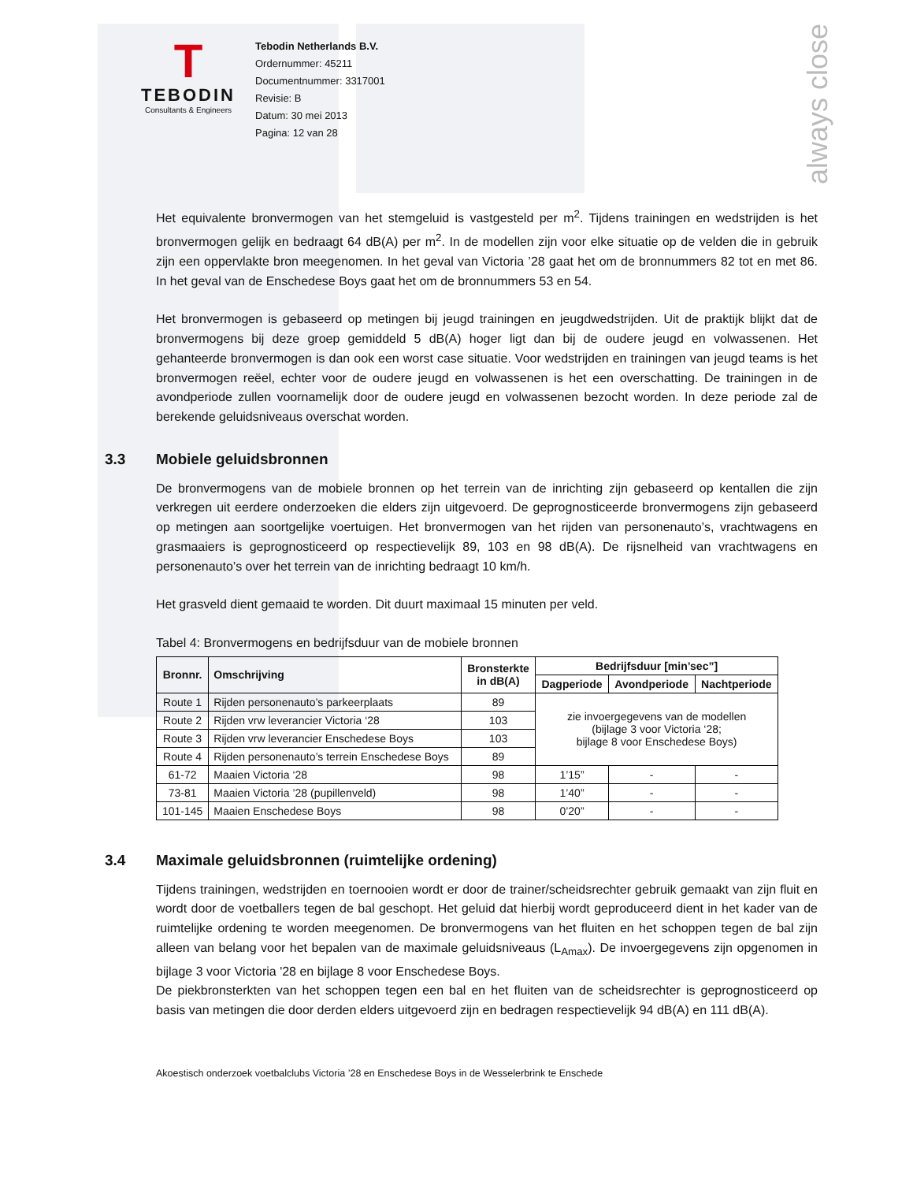always close
T
TEBODIN
Consultants & Engineers
Tebodin Netherlands B.V.
Ordernummer: 45211
Documentnummer: 3317001
Revisie: B
Datum: 30 mei 2013
Pagina: 12 van 28
Het equivalente bronvermogen van het stemgeluid is vastgesteld per m<sup>2</sup>. Tijdens trainingen en wedstrijden is het bronvermogen gelijk en bedraagt 64 dB(A) per m<sup>2</sup>. In de modellen zijn voor elke situatie op de velden die in gebruik zijn een oppervlakte bron meegenomen. In het geval van Victoria ’28 gaat het om de bronnummers 82 tot en met 86. In het geval van de Enschedese Boys gaat het om de bronnummers 53 en 54.
Het bronvermogen is gebaseerd op metingen bij jeugd trainingen en jeugdwedstrijden. Uit de praktijk blijkt dat de bronvermogens bij deze groep gemiddeld 5 dB(A) hoger ligt dan bij de oudere jeugd en volwassenen. Het gehanteerde bronvermogen is dan ook een worst case situatie. Voor wedstrijden en trainingen van jeugd teams is het bronvermogen reëel, echter voor de oudere jeugd en volwassenen is het een overschatting. De trainingen in de avondperiode zullen voornamelijk door de oudere jeugd en volwassenen bezocht worden. In deze periode zal de berekende geluidsniveaus overschat worden.
3.3 Mobiele geluidsbronnen
De bronvermogens van de mobiele bronnen op het terrein van de inrichting zijn gebaseerd op kentallen die zijn verkregen uit eerdere onderzoeken die elders zijn uitgevoerd. De geprognosticeerde bronvermogens zijn gebaseerd op metingen aan soortgelijke voertuigen. Het bronvermogen van het rijden van personenauto’s, vrachtwagens en grasmaaiers is geprognosticeerd op respectievelijk 89, 103 en 98 dB(A). De rijsnelheid van vrachtwagens en personenauto’s over het terrein van de inrichting bedraagt 10 km/h.
Het grasveld dient gemaaid te worden. Dit duurt maximaal 15 minuten per veld.
Tabel 4: Bronvermogens en bedrijfsduur van de mobiele bronnen
| Bronnr. | Omschrijving | Bronsterkte in dB(A) | Bedrijfsduur [min’sec”] | | |
| --- | --- | --- | --- | --- | --- |
| | | | Dagperiode | Avondperiode | Nachtperiode |
| Route 1 | Rijden personenauto’s parkeerplaats | 89 | zie invoergegevens van de modellen (bijlage 3 voor Victoria ‘28; bijlage 8 voor Enschedese Boys) | | |
| Route 2 | Rijden vrw leverancier Victoria ‘28 | 103 | | | |
| Route 3 | Rijden vrw leverancier Enschedese Boys | 103 | | | |
| Route 4 | Rijden personenauto’s terrein Enschedese Boys | 89 | | | |
| 61-72 | Maaien Victoria ‘28 | 98 | 1’15” | - | - |
| 73-81 | Maaien Victoria ’28 (pupillenveld) | 98 | 1’40” | - | - |
| 101-145 | Maaien Enschedese Boys | 98 | 0’20” | - | - |
3.4 Maximale geluidsbronnen (ruimtelijke ordening)
Tijdens trainingen, wedstrijden en toernooien wordt er door de trainer/scheidsrechter gebruik gemaakt van zijn fluit en wordt door de voetballers tegen de bal geschopt. Het geluid dat hierbij wordt geproduceerd dient in het kader van de ruimtelijke ordening te worden meegenomen. De bronvermogens van het fluiten en het schoppen tegen de bal zijn alleen van belang voor het bepalen van de maximale geluidsniveaus (L<sub>Amax</sub>). De invoergegevens zijn opgenomen in bijlage 3 voor Victoria '28 en bijlage 8 voor Enschedese Boys.
De piekbronsterkten van het schoppen tegen een bal en het fluiten van de scheidsrechter is geprognosticeerd op basis van metingen die door derden elders uitgevoerd zijn en bedragen respectievelijk 94 dB(A) en 111 dB(A).
Akoestisch onderzoek voetbalclubs Victoria ’28 en Enschedese Boys in de Wesselerbrink te Enschede